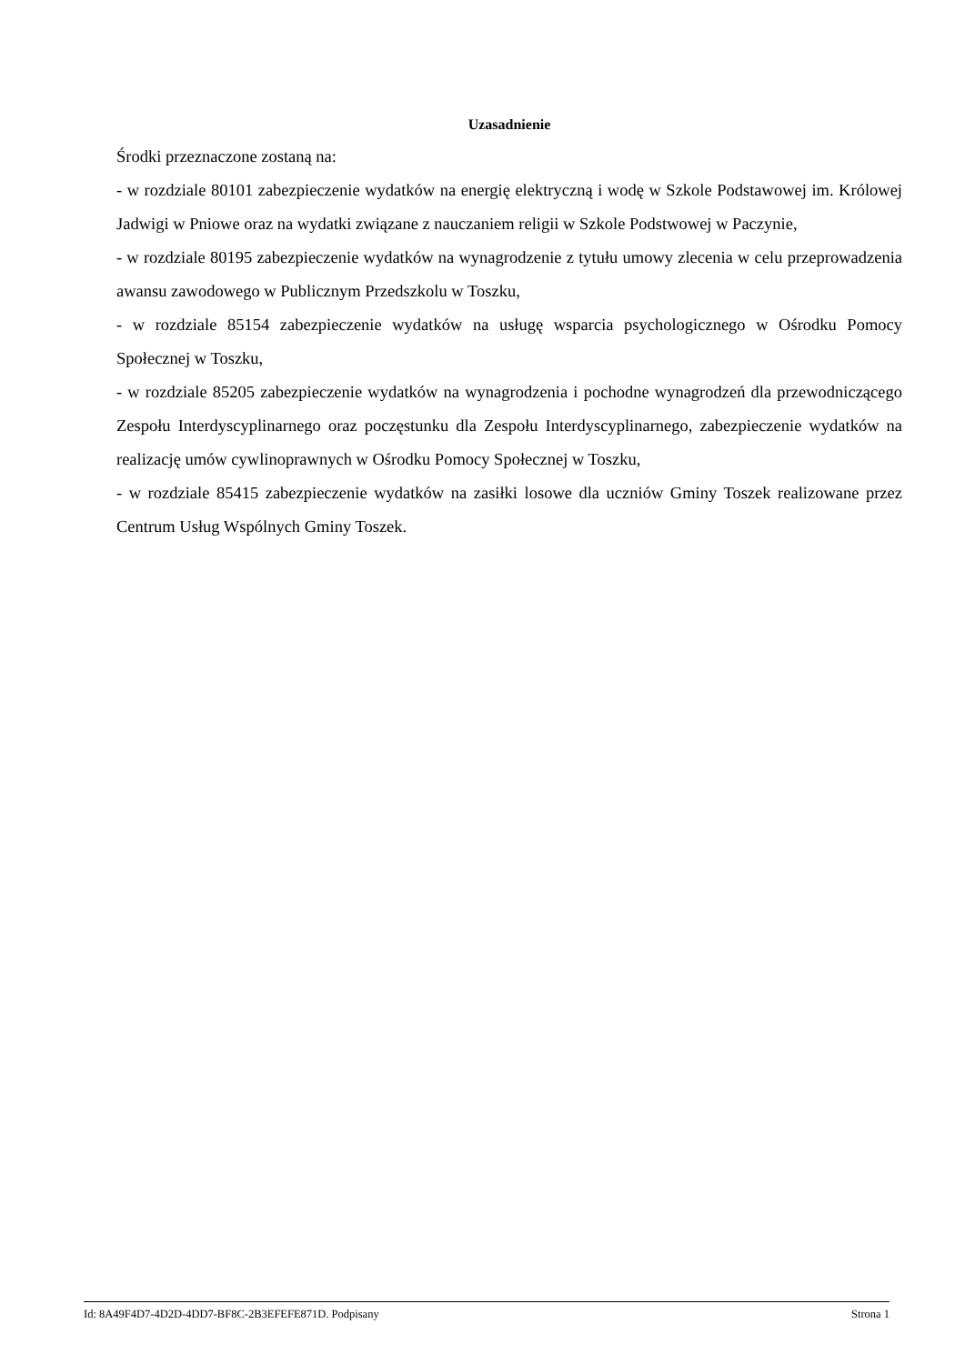Uzasadnienie
Środki przeznaczone zostaną na:
- w rozdziale 80101 zabezpieczenie wydatków na energię elektryczną i wodę w Szkole Podstawowej im. Królowej Jadwigi w Pniowe oraz na wydatki związane z nauczaniem religii w Szkole Podstwowej w Paczynie,
- w rozdziale 80195 zabezpieczenie wydatków na wynagrodzenie z tytułu umowy zlecenia w celu przeprowadzenia awansu zawodowego w Publicznym Przedszkolu w Toszku,
- w rozdziale 85154 zabezpieczenie wydatków na usługę wsparcia psychologicznego w Ośrodku Pomocy Społecznej w Toszku,
- w rozdziale 85205 zabezpieczenie wydatków na wynagrodzenia i pochodne wynagrodzeń dla przewodniczącego Zespołu Interdyscyplinarnego oraz poczęstunku dla Zespołu Interdyscyplinarnego, zabezpieczenie wydatków na realizację umów cywlinoprawnych w Ośrodku Pomocy Społecznej w Toszku,
- w rozdziale 85415 zabezpieczenie wydatków na zasiłki losowe dla uczniów Gminy Toszek realizowane przez Centrum Usług Wspólnych Gminy Toszek.
Id: 8A49F4D7-4D2D-4DD7-BF8C-2B3EFEFE871D. Podpisany Strona 1